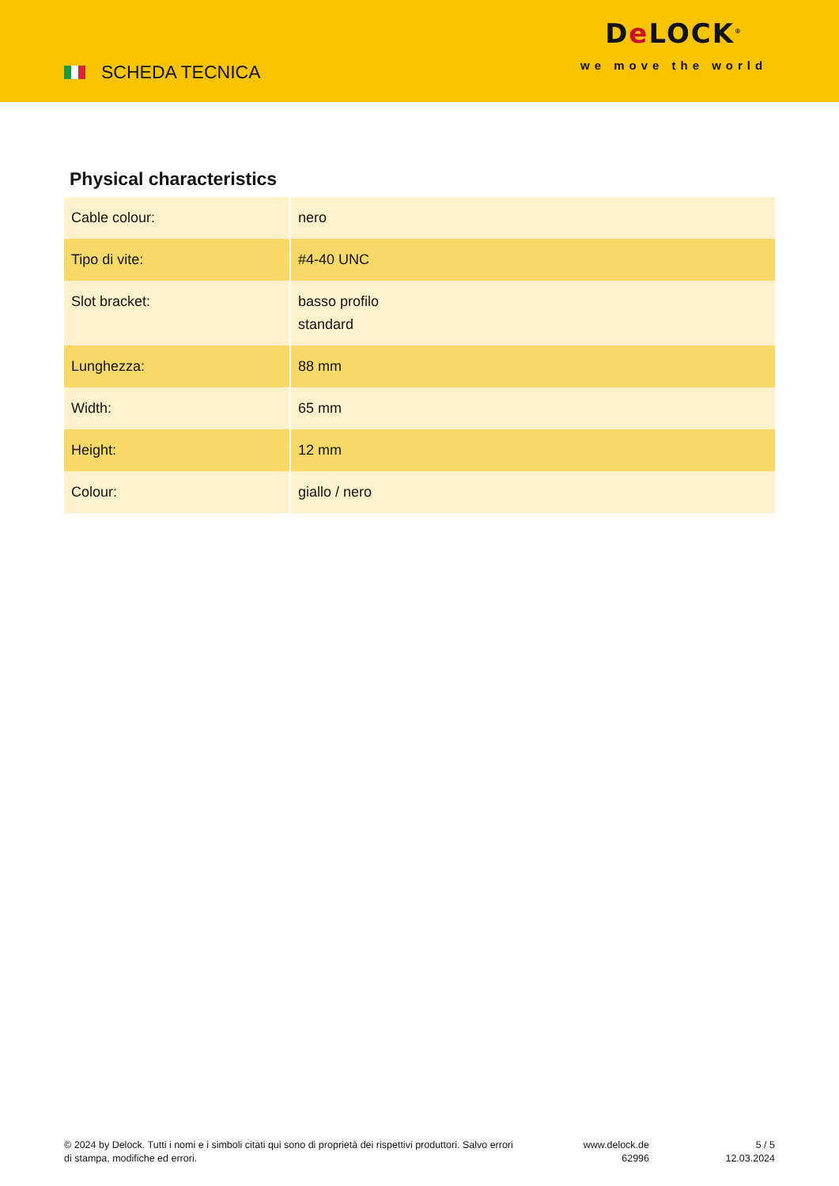SCHEDA TECNICA
De LOCK<sup>®</sup>
we move the world
Physical characteristics
| Cable colour: | nero |
| Tipo di vite: | #4-40 UNC |
| Slot bracket: | basso profilo standard |
| Lunghezza: | 88 mm |
| Width: | 65 mm |
| Height: | 12 mm |
| Colour: | giallo / nero |
© 2024 by Delock. Tutti i nomi e i simboli citati qui sono di proprietà dei rispettivi produttori. Salvo errori di stampa, modifiche ed errori.
www.delock.de
62996
5 / 5
12.03.2024